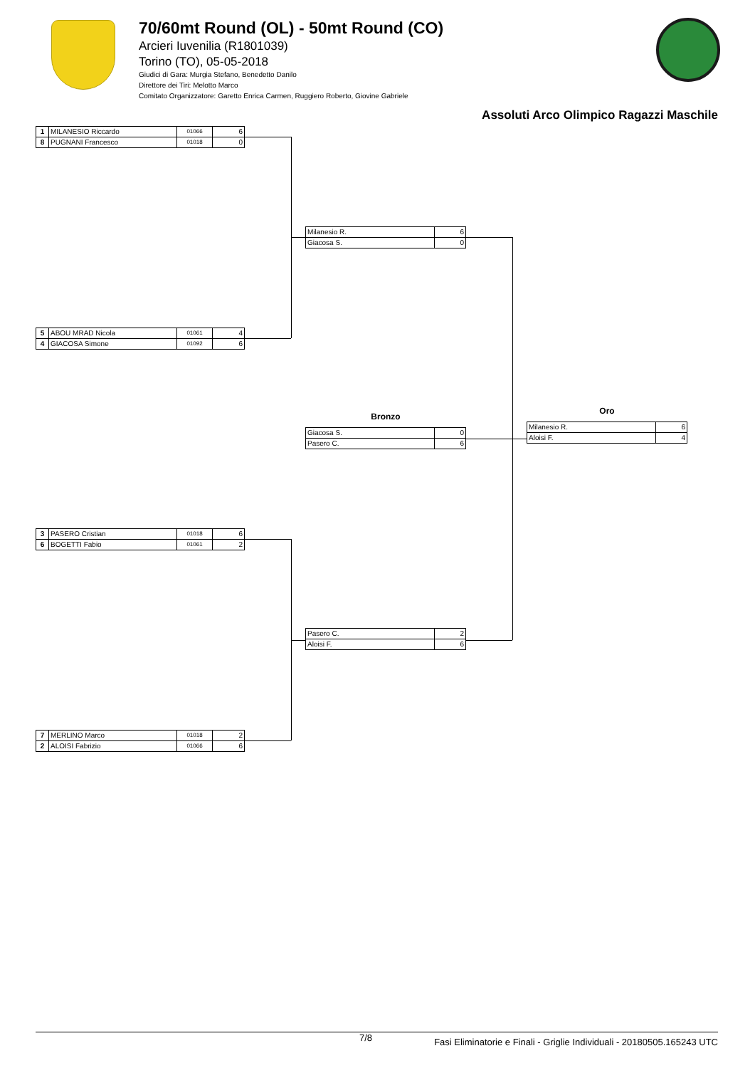70/60mt Round (OL) - 50mt Round (CO)
Arcieri Iuvenilia (R1801039)
Torino (TO), 05-05-2018
Giudici di Gara: Murgia Stefano, Benedetto Danilo
Direttore dei Tiri: Melotto Marco
Comitato Organizzatore: Garetto Enrica Carmen, Ruggiero Roberto, Giovine Gabriele
Assoluti Arco Olimpico Ragazzi Maschile
| 1 | MILANESIO Riccardo | 01066 | 6 |
| 8 | PUGNANI Francesco | 01018 | 0 |
| 5 | ABOU MRAD Nicola | 01061 | 4 |
| 4 | GIACOSA Simone | 01092 | 6 |
| 3 | PASERO Cristian | 01018 | 6 |
| 6 | BOGETTI Fabio | 01061 | 2 |
| 7 | MERLINO Marco | 01018 | 2 |
| 2 | ALOISI Fabrizio | 01066 | 6 |
| Milanesio R. | 6 |
| Giacosa S. | 0 |
Bronzo
| Giacosa S. | 0 |
| Pasero C. | 6 |
| Pasero C. | 2 |
| Aloisi F. | 6 |
Oro
| Milanesio R. | 6 |
| Aloisi F. | 4 |
7/8 Fasi Eliminatorie e Finali - Griglie Individuali - 20180505.165243 UTC